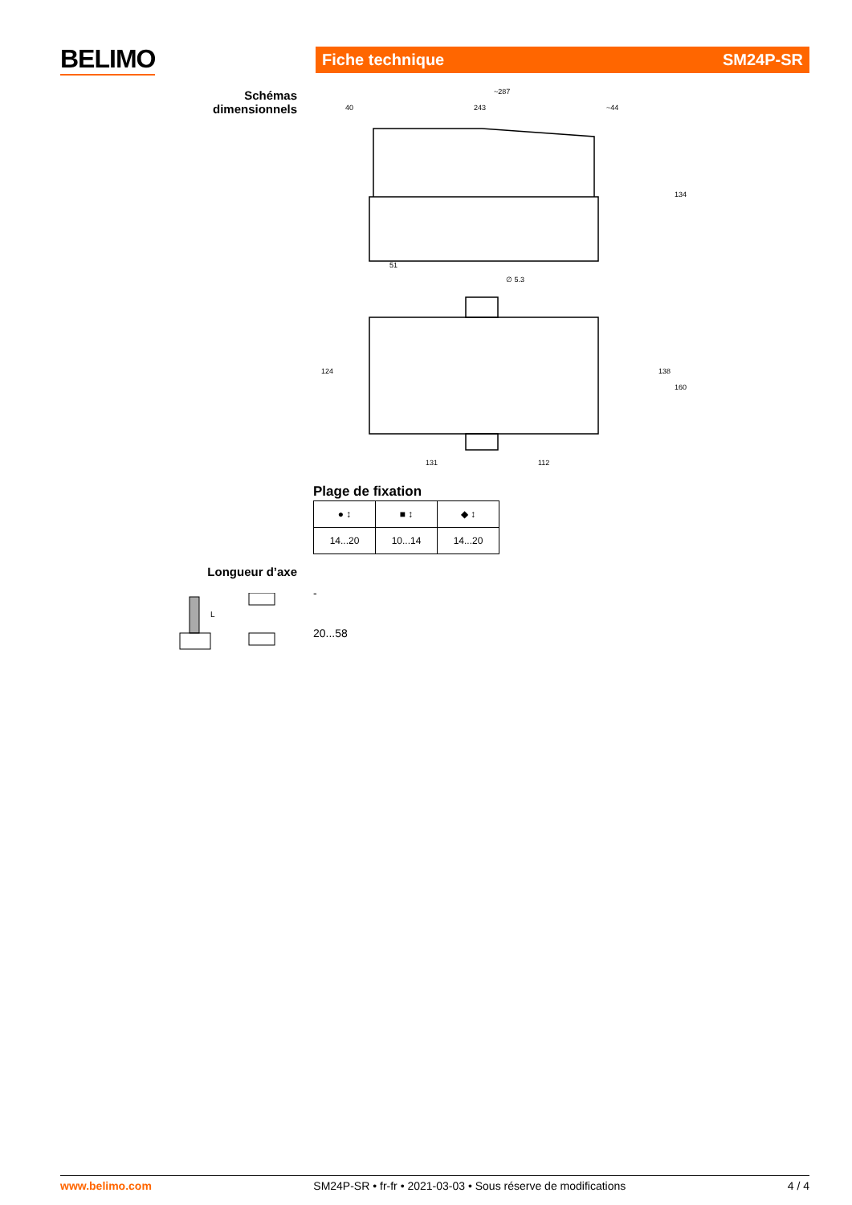BELIMO Fiche technique SM24P-SR
Schémas dimensionnels
~287
40
243
~44
51
∅ 5.3
131
112
134
124
138
160
Plage de fixation
| ● ↕ | ■ ↕ | ◆ ↕ |
| 14...20 | 10...14 | 14...20 |
Longueur d’axe
L
-
20...58
www.belimo.com SM24P-SR • fr-fr • 2021-03-03 • Sous réserve de modifications 4 / 4